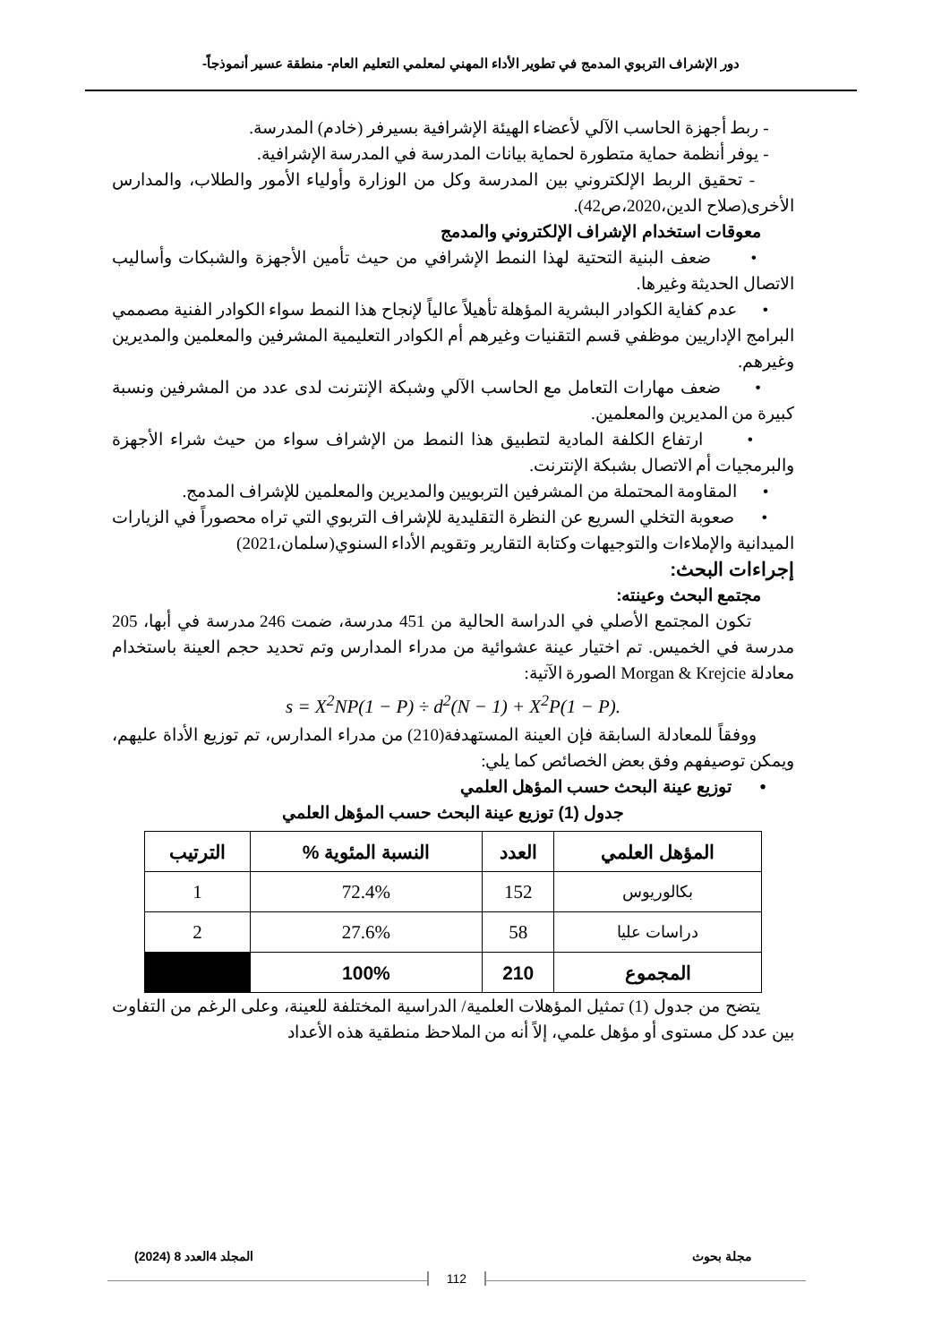دور الإشراف التربوي المدمج في تطوير الأداء المهني لمعلمي التعليم العام- منطقة عسير أنموذجاً-
- ربط أجهزة الحاسب الآلي لأعضاء الهيئة الإشرافية بسيرفر (خادم) المدرسة.
- يوفر أنظمة حماية متطورة لحماية بيانات المدرسة في المدرسة الإشرافية.
- تحقيق الربط الإلكتروني بين المدرسة وكل من الوزارة وأولياء الأمور والطلاب، والمدارس الأخرى(صلاح الدين،2020،ص42).
معوقات استخدام الإشراف الإلكتروني والمدمج
• ضعف البنية التحتية لهذا النمط الإشرافي من حيث تأمين الأجهزة والشبكات وأساليب الاتصال الحديثة وغيرها.
• عدم كفاية الكوادر البشرية المؤهلة تأهيلاً عالياً لإنجاح هذا النمط سواء الكوادر الفنية مصممي البرامج الإداريين موظفي قسم التقنيات وغيرهم أم الكوادر التعليمية المشرفين والمعلمين والمديرين وغيرهم.
• ضعف مهارات التعامل مع الحاسب الآلي وشبكة الإنترنت لدى عدد من المشرفين ونسبة كبيرة من المديرين والمعلمين.
• ارتفاع الكلفة المادية لتطبيق هذا النمط من الإشراف سواء من حيث شراء الأجهزة والبرمجيات أم الاتصال بشبكة الإنترنت.
• المقاومة المحتملة من المشرفين التربويين والمديرين والمعلمين للإشراف المدمج.
• صعوبة التخلي السريع عن النظرة التقليدية للإشراف التربوي التي تراه محصوراً في الزيارات الميدانية والإملاءات والتوجيهات وكتابة التقارير وتقويم الأداء السنوي(سلمان،2021)
إجراءات البحث:
مجتمع البحث وعينته:
تكون المجتمع الأصلي في الدراسة الحالية من 451 مدرسة، ضمت 246 مدرسة في أبها، 205 مدرسة في الخميس. تم اختيار عينة عشوائية من مدراء المدارس وتم تحديد حجم العينة باستخدام معادلة Morgan & Krejcie الصورة الآتية:
s = X<sup>2</sup>NP(1 − P) ÷ d<sup>2</sup>(N − 1) + X<sup>2</sup>P(1 − P).
ووفقاً للمعادلة السابقة فإن العينة المستهدفة(210) من مدراء المدارس، تم توزيع الأداة عليهم، ويمكن توصيفهم وفق بعض الخصائص كما يلي:
• توزيع عينة البحث حسب المؤهل العلمي
جدول (1) توزيع عينة البحث حسب المؤهل العلمي
| المؤهل العلمي | العدد | النسبة المئوية % | الترتيب |
| --- | --- | --- | --- |
| بكالوريوس | 152 | 72.4% | 1 |
| دراسات عليا | 58 | 27.6% | 2 |
| المجموع | 210 | 100% | |
يتضح من جدول (1) تمثيل المؤهلات العلمية/ الدراسية المختلفة للعينة، وعلى الرغم من التفاوت بين عدد كل مستوى أو مؤهل علمي، إلاً أنه من الملاحظ منطقية هذه الأعداد
مجلة بحوث المجلد 4العدد 8 (2024)
112